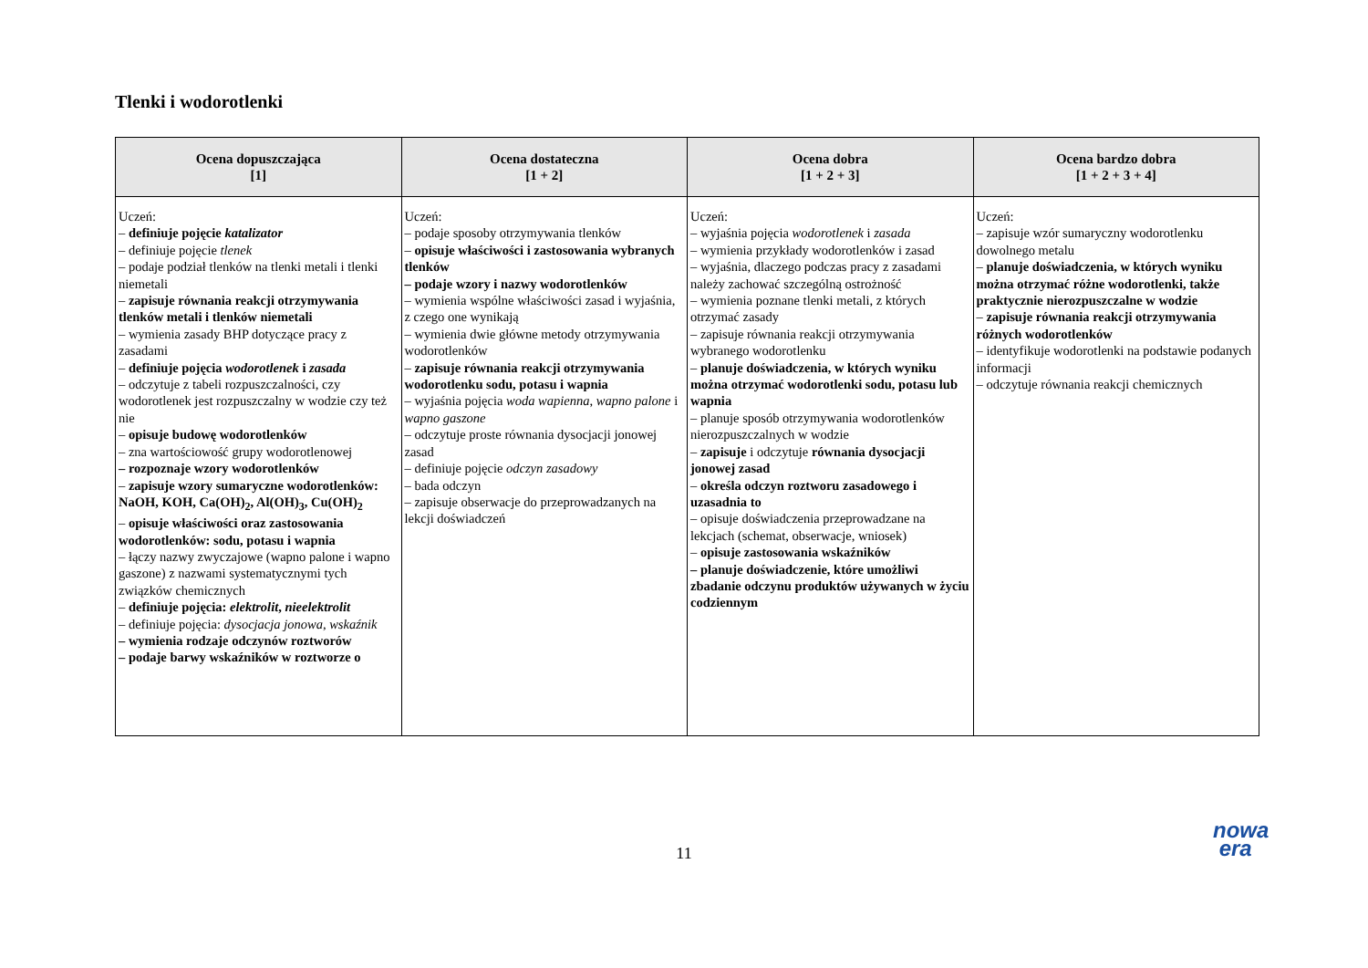Tlenki i wodorotlenki
| Ocena dopuszczająca [1] | Ocena dostateczna [1 + 2] | Ocena dobra [1 + 2 + 3] | Ocena bardzo dobra [1 + 2 + 3 + 4] |
| --- | --- | --- | --- |
| Uczeń: – definiuje pojęcie katalizator – definiuje pojęcie tlenek – podaje podział tlenków na tlenki metali i tlenki niemetali – zapisuje równania reakcji otrzymywania tlenków metali i tlenków niemetali – wymienia zasady BHP dotyczące pracy z zasadami – definiuje pojęcia wodorotlenek i zasada – odczytuje z tabeli rozpuszczalności, czy wodorotlenek jest rozpuszczalny w wodzie czy też nie – opisuje budowę wodorotlenków – zna wartościowość grupy wodorotlenowej – rozpoznaje wzory wodorotlenków – zapisuje wzory sumaryczne wodorotlenków: NaOH, KOH, Ca(OH)<sub>2</sub>, Al(OH)<sub>3</sub>, Cu(OH)<sub>2</sub> – opisuje właściwości oraz zastosowania wodorotlenków: sodu, potasu i wapnia – łączy nazwy zwyczajowe (wapno palone i wapno gaszone) z nazwami systematycznymi tych związków chemicznych – definiuje pojęcia: elektrolit , nieelektrolit – definiuje pojęcia: dysocjacja jonowa , wskaźnik – wymienia rodzaje odczynów roztworów – podaje barwy wskaźników w roztworze o | Uczeń: – podaje sposoby otrzymywania tlenków – opisuje właściwości i zastosowania wybranych tlenków – podaje wzory i nazwy wodorotlenków – wymienia wspólne właściwości zasad i wyjaśnia, z czego one wynikają – wymienia dwie główne metody otrzymywania wodorotlenków – zapisuje równania reakcji otrzymywania wodorotlenku sodu, potasu i wapnia – wyjaśnia pojęcia woda wapienna , wapno palone i wapno gaszone – odczytuje proste równania dysocjacji jonowej zasad – definiuje pojęcie odczyn zasadowy – bada odczyn – zapisuje obserwacje do przeprowadzanych na lekcji doświadczeń | Uczeń: – wyjaśnia pojęcia wodorotlenek i zasada – wymienia przykłady wodorotlenków i zasad – wyjaśnia, dlaczego podczas pracy z zasadami należy zachować szczególną ostrożność – wymienia poznane tlenki metali, z których otrzymać zasady – zapisuje równania reakcji otrzymywania wybranego wodorotlenku – planuje doświadczenia, w których wyniku można otrzymać wodorotlenki sodu, potasu lub wapnia – planuje sposób otrzymywania wodorotlenków nierozpuszczalnych w wodzie – zapisuje i odczytuje równania dysocjacji jonowej zasad – określa odczyn roztworu zasadowego i uzasadnia to – opisuje doświadczenia przeprowadzane na lekcjach (schemat, obserwacje, wniosek) – opisuje zastosowania wskaźników – planuje doświadczenie, które umożliwi zbadanie odczynu produktów używanych w życiu codziennym | Uczeń: – zapisuje wzór sumaryczny wodorotlenku dowolnego metalu – planuje doświadczenia, w których wyniku można otrzymać różne wodorotlenki, także praktycznie nierozpuszczalne w wodzie – zapisuje równania reakcji otrzymywania różnych wodorotlenków – identyfikuje wodorotlenki na podstawie podanych informacji – odczytuje równania reakcji chemicznych |
11
nowa
era